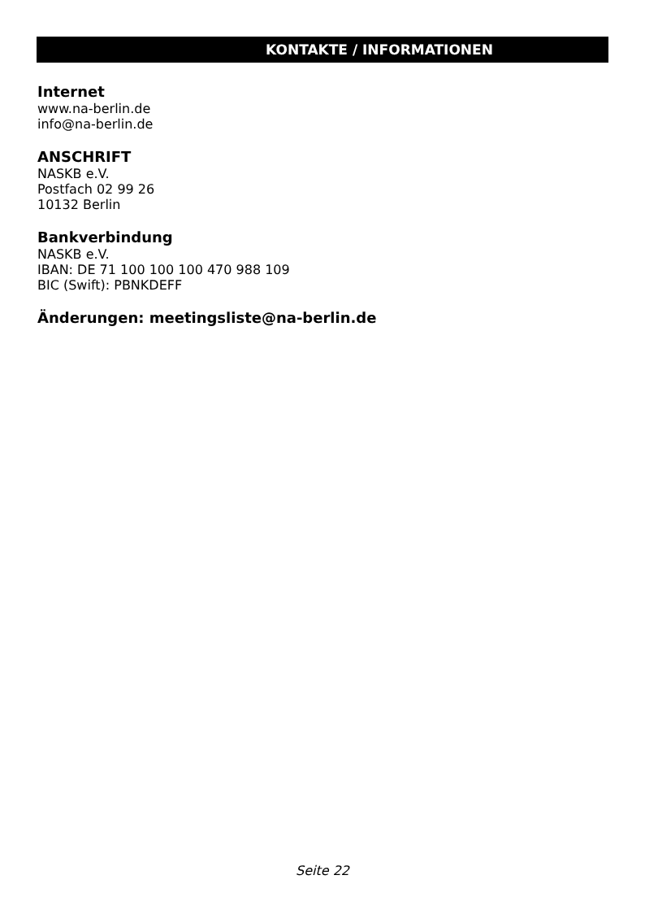KONTAKTE / INFORMATIONEN
Internet
www.na-berlin.de
info@na-berlin.de
ANSCHRIFT
NASKB e.V.
Postfach 02 99 26
10132 Berlin
Bankverbindung
NASKB e.V.
IBAN: DE 71 100 100 100 470 988 109
BIC (Swift): PBNKDEFF
Änderungen: meetingsliste@na-berlin.de
Seite 22